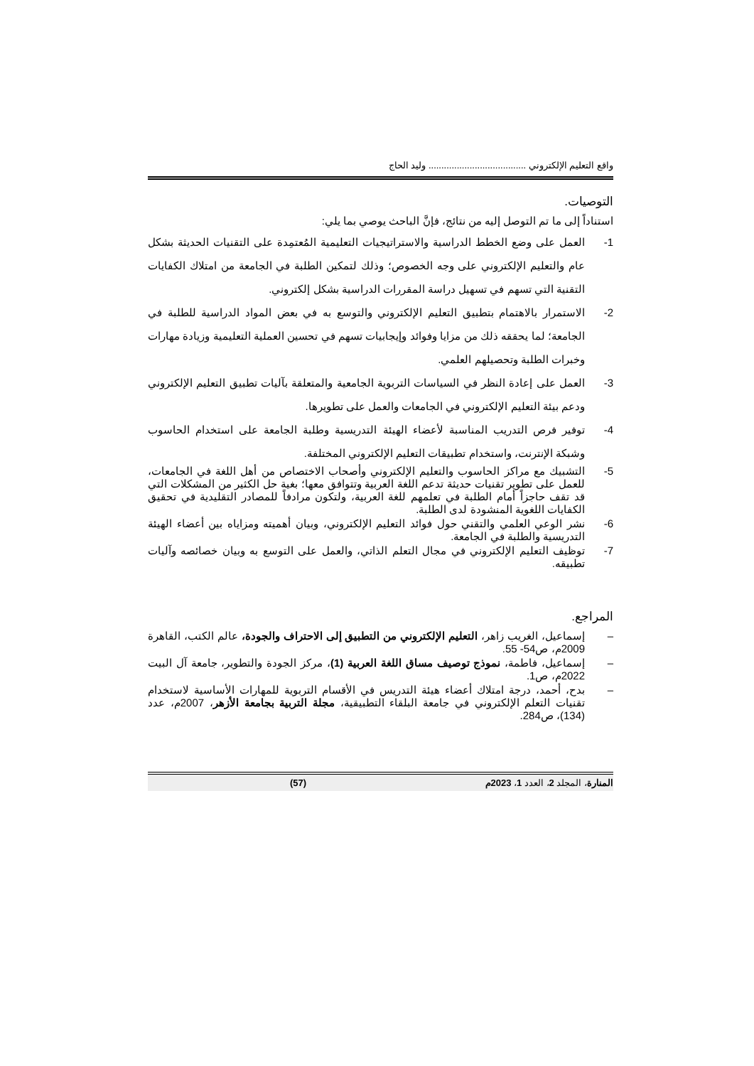واقع التعليم الإلكتروني ...................................... وليد الحاج
التوصيات.
استناداً إلى ما تم التوصل إليه من نتائج، فإنَّ الباحث يوصي بما يلي:
1- العمل على وضع الخطط الدراسية والاستراتيجيات التعليمية المُعتمِدة على التقنيات الحديثة بشكل عام والتعليم الإلكتروني على وجه الخصوص؛ وذلك لتمكين الطلبة في الجامعة من امتلاك الكفايات التقنية التي تسهم في تسهيل دراسة المقررات الدراسية بشكل إلكتروني.
2- الاستمرار بالاهتمام بتطبيق التعليم الإلكتروني والتوسع به في بعض المواد الدراسية للطلبة في الجامعة؛ لما يحققه ذلك من مزايا وفوائد وإيجابيات تسهم في تحسين العملية التعليمية وزيادة مهارات وخبرات الطلبة وتحصيلهم العلمي.
3- العمل على إعادة النظر في السياسات التربوية الجامعية والمتعلقة بآليات تطبيق التعليم الإلكتروني ودعم بيئة التعليم الإلكتروني في الجامعات والعمل على تطويرها.
4- توفير فرص التدريب المناسبة لأعضاء الهيئة التدريسية وطلبة الجامعة على استخدام الحاسوب وشبكة الإنترنت، واستخدام تطبيقات التعليم الإلكتروني المختلفة.
5- التشبيك مع مراكز الحاسوب والتعليم الإلكتروني وأصحاب الاختصاص من أهل اللغة في الجامعات، للعمل على تطوير تقنيات حديثة تدعم اللغة العربية وتتوافق معها؛ بغية حل الكثير من المشكلات التي قد تقف حاجزاً أمام الطلبة في تعلمهم للغة العربية، ولتكون مرادفاً للمصادر التقليدية في تحقيق الكفايات اللغوية المنشودة لدى الطلبة.
6- نشر الوعي العلمي والتقني حول فوائد التعليم الإلكتروني، وبيان أهميته ومزاياه بين أعضاء الهيئة التدريسية والطلبة في الجامعة.
7- توظيف التعليم الإلكتروني في مجال التعلم الذاتي، والعمل على التوسع به وبيان خصائصه وآليات تطبيقه.
المراجع.
– إسماعيل، الغريب زاهر، التعليم الإلكتروني من التطبيق إلى الاحتراف والجودة، عالم الكتب، القاهرة 2009م، ص54- 55.
– إسماعيل، فاطمة، نموذج توصيف مساق اللغة العربية (1)، مركز الجودة والتطوير، جامعة آل البيت 2022م، ص1.
– بدح، أحمد، درجة امتلاك أعضاء هيئة التدريس في الأقسام التربوية للمهارات الأساسية لاستخدام تقنيات التعلم الإلكتروني في جامعة البلقاء التطبيقية، مجلة التربية بجامعة الأزهر، 2007م، عدد (134)، ص284.
المنارة، المجلد 2، العدد 1، 2023م (57)